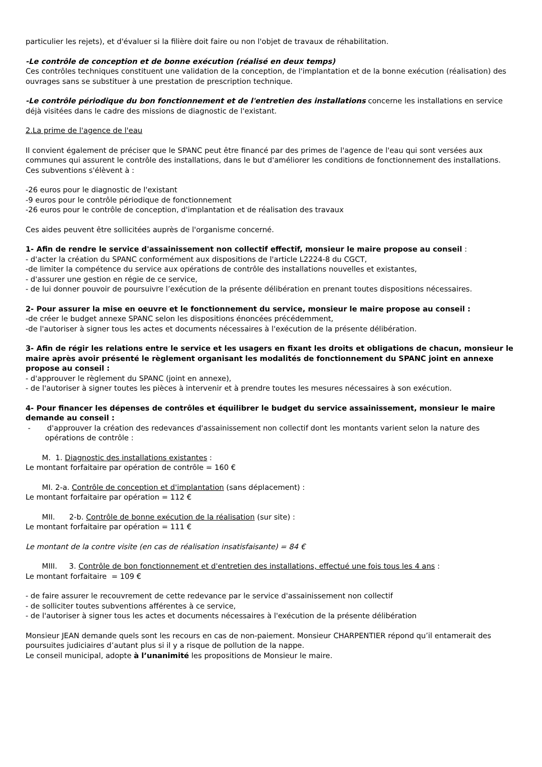particulier les rejets), et d'évaluer si la filière doit faire ou non l'objet de travaux de réhabilitation.
-Le contrôle de conception et de bonne exécution (réalisé en deux temps)
Ces contrôles techniques constituent une validation de la conception, de l'implantation et de la bonne exécution (réalisation) des ouvrages sans se substituer à une prestation de prescription technique.
-Le contrôle périodique du bon fonctionnement et de l'entretien des installations concerne les installations en service déjà visitées dans le cadre des missions de diagnostic de l'existant.
2.La prime de l'agence de l'eau
Il convient également de préciser que le SPANC peut être financé par des primes de l'agence de l'eau qui sont versées aux communes qui assurent le contrôle des installations, dans le but d'améliorer les conditions de fonctionnement des installations. Ces subventions s'élèvent à :
-26 euros pour le diagnostic de l'existant
-9 euros pour le contrôle périodique de fonctionnement
-26 euros pour le contrôle de conception, d'implantation et de réalisation des travaux
Ces aides peuvent être sollicitées auprès de l'organisme concerné.
1- Afin de rendre le service d'assainissement non collectif effectif, monsieur le maire propose au conseil :
- d'acter la création du SPANC conformément aux dispositions de l'article L2224-8 du CGCT,
-de limiter la compétence du service aux opérations de contrôle des installations nouvelles et existantes,
- d'assurer une gestion en régie de ce service,
- de lui donner pouvoir de poursuivre l’exécution de la présente délibération en prenant toutes dispositions nécessaires.
2- Pour assurer la mise en oeuvre et le fonctionnement du service, monsieur le maire propose au conseil :
-de créer le budget annexe SPANC selon les dispositions énoncées précédemment,
-de l'autoriser à signer tous les actes et documents nécessaires à l'exécution de la présente délibération.
3- Afin de régir les relations entre le service et les usagers en fixant les droits et obligations de chacun, monsieur le maire après avoir présenté le règlement organisant les modalités de fonctionnement du SPANC joint en annexe propose au conseil :
- d'approuver le règlement du SPANC (joint en annexe),
- de l'autoriser à signer toutes les pièces à intervenir et à prendre toutes les mesures nécessaires à son exécution.
4- Pour financer les dépenses de contrôles et équilibrer le budget du service assainissement, monsieur le maire demande au conseil :
- d'approuver la création des redevances d'assainissement non collectif dont les montants varient selon la nature des opérations de contrôle :
M. 1. Diagnostic des installations existantes :
Le montant forfaitaire par opération de contrôle = 160 €
MI. 2-a. Contrôle de conception et d'implantation (sans déplacement) :
Le montant forfaitaire par opération = 112 €
MII. 2-b. Contrôle de bonne exécution de la réalisation (sur site) :
Le montant forfaitaire par opération = 111 €
Le montant de la contre visite (en cas de réalisation insatisfaisante) = 84 €
MIII. 3. Contrôle de bon fonctionnement et d'entretien des installations, effectué une fois tous les 4 ans :
Le montant forfaitaire = 109 €
- de faire assurer le recouvrement de cette redevance par le service d'assainissement non collectif
- de solliciter toutes subventions afférentes à ce service,
- de l'autoriser à signer tous les actes et documents nécessaires à l'exécution de la présente délibération
Monsieur JEAN demande quels sont les recours en cas de non-paiement. Monsieur CHARPENTIER répond qu’il entamerait des poursuites judiciaires d’autant plus si il y a risque de pollution de la nappe.
Le conseil municipal, adopte à l’unanimité les propositions de Monsieur le maire.